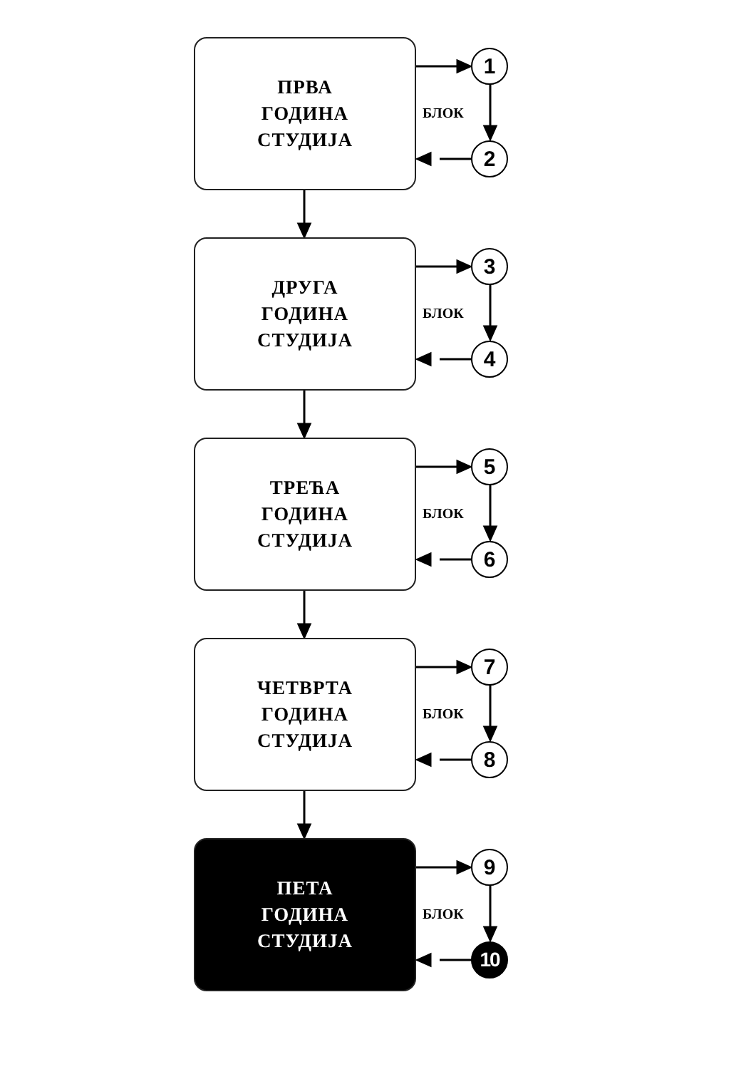ПРВА
ГОДИНА
СТУДИЈА
1
БЛОК
2
ДРУГА
ГОДИНА
СТУДИЈА
3
БЛОК
4
ТРЕЋА
ГОДИНА
СТУДИЈА
5
БЛОК
6
ЧЕТВРТА
ГОДИНА
СТУДИЈА
7
БЛОК
8
ПЕТА
ГОДИНА
СТУДИЈА
9
БЛОК
10